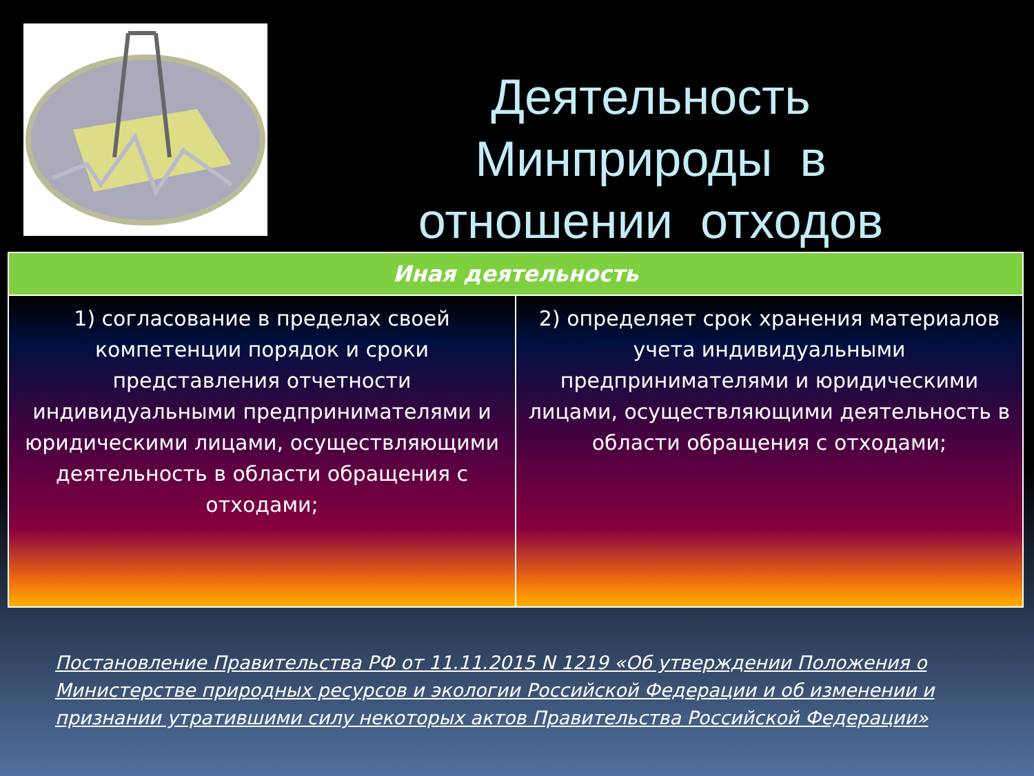Деятельность
Минприроды в
отношении отходов
| Иная деятельность | |
| --- | --- |
| 1) согласование в пределах своей компетенции порядок и сроки представления отчетности индивидуальными предпринимателями и юридическими лицами, осуществляющими деятельность в области обращения с отходами; | 2) определяет срок хранения материалов учета индивидуальными предпринимателями и юридическими лицами, осуществляющими деятельность в области обращения с отходами; |
Постановление Правительства РФ от 11.11.2015 N 1219 «Об утверждении Положения о Министерстве природных ресурсов и экологии Российской Федерации и об изменении и признании утратившими силу некоторых актов Правительства Российской Федерации»